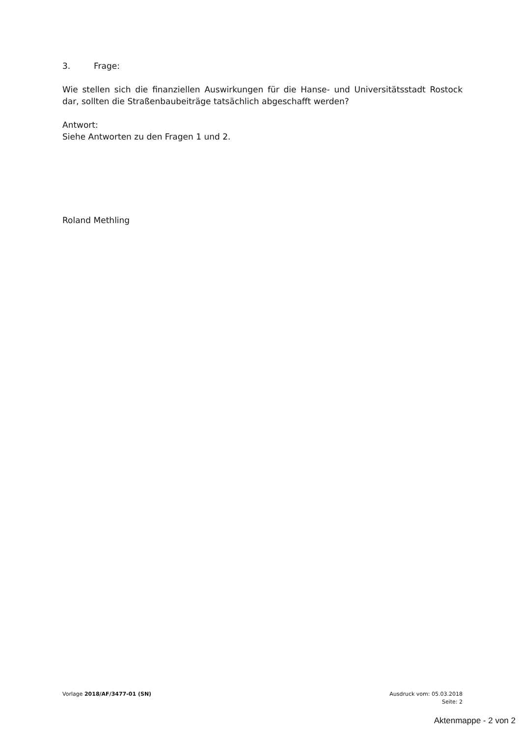3. Frage:
Wie stellen sich die finanziellen Auswirkungen für die Hanse- und Universitätsstadt Rostock dar, sollten die Straßenbaubeiträge tatsächlich abgeschafft werden?
Antwort:
Siehe Antworten zu den Fragen 1 und 2.
Roland Methling
Vorlage 2018/AF/3477-01 (SN) Ausdruck vom: 05.03.2018
Seite: 2
Aktenmappe - 2 von 2